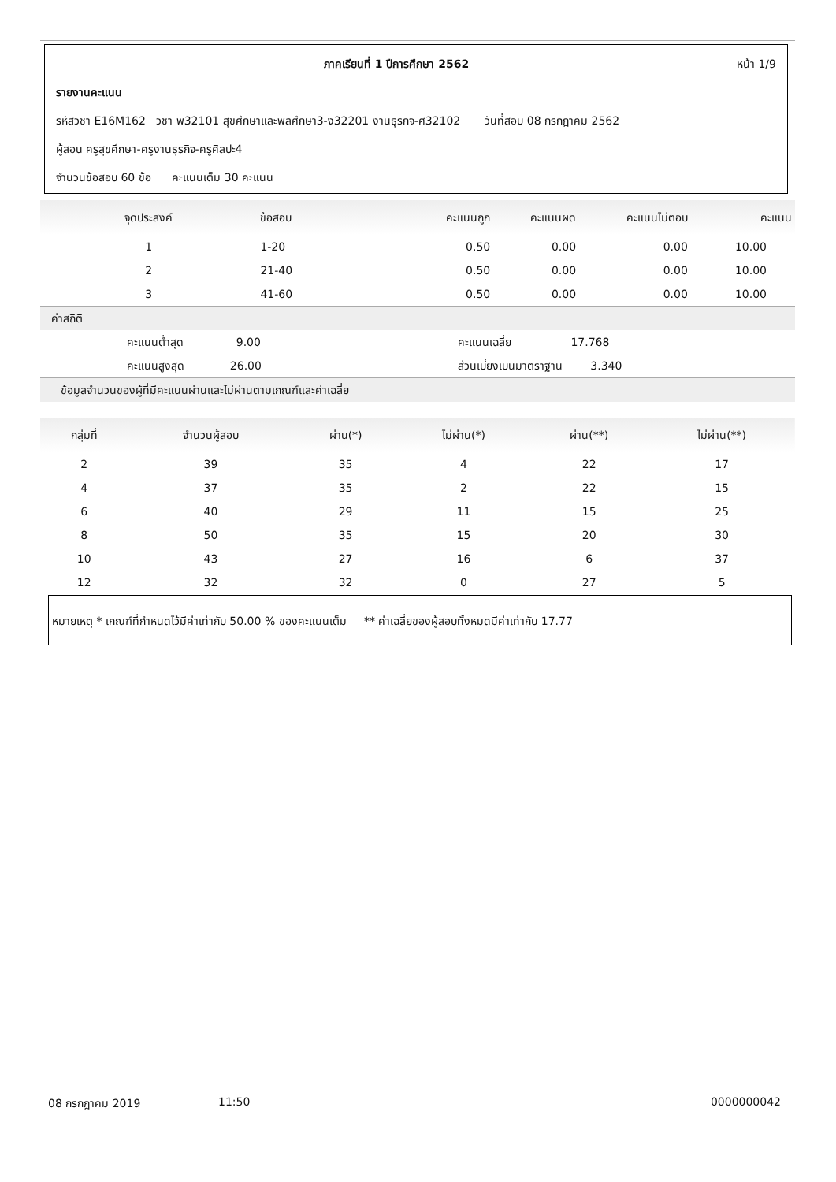ภาคเรียนที่ 1 ปีการศึกษา 2562 หน้า 1/9
รายงานคะแนน
รหัสวิชา E16M162 วิชา พ32101 สุขศึกษาและพลศึกษา3-ง32201 งานธุรกิจ-ศ32102 วันที่สอบ 08 กรกฎาคม 2562
ผู้สอน ครูสุขศึกษา-ครูงานธุรกิจ-ครูศิลปะ4
จำนวนข้อสอบ 60 ข้อ คะแนนเต็ม 30 คะแนน
| จุดประสงค์ | ข้อสอบ | คะแนนถูก | คะแนนผิด | คะแนนไม่ตอบ | คะแนน |
| --- | --- | --- | --- | --- | --- |
| 1 | 1-20 | 0.50 | 0.00 | 0.00 | 10.00 |
| 2 | 21-40 | 0.50 | 0.00 | 0.00 | 10.00 |
| 3 | 41-60 | 0.50 | 0.00 | 0.00 | 10.00 |
| ค่าสถิติ | | | | | |
| คะแนนต่ำสุด 9.00 | | คะแนนเฉลี่ย 17.768 | | | |
| คะแนนสูงสุด 26.00 | | ส่วนเบี่ยงเบนมาตราฐาน 3.340 | | | |
| ข้อมูลจำนวนของผู้ที่มีคะแนนผ่านและไม่ผ่านตามเกณฑ์และค่าเฉลี่ย | | | | | |
| กลุ่มที่ | จำนวนผู้สอบ | ผ่าน(*) | ไม่ผ่าน(*) | ผ่าน(**) | ไม่ผ่าน(**) |
| --- | --- | --- | --- | --- | --- |
| 2 | 39 | 35 | 4 | 22 | 17 |
| 4 | 37 | 35 | 2 | 22 | 15 |
| 6 | 40 | 29 | 11 | 15 | 25 |
| 8 | 50 | 35 | 15 | 20 | 30 |
| 10 | 43 | 27 | 16 | 6 | 37 |
| 12 | 32 | 32 | 0 | 27 | 5 |
หมายเหตุ * เกณฑ์ที่กำหนดไว้มีค่าเท่ากับ 50.00 % ของคะแนนเต็ม ** ค่าเฉลี่ยของผู้สอบทั้งหมดมีค่าเท่ากับ 17.77
08 กรกฎาคม 2019 11:50 0000000042